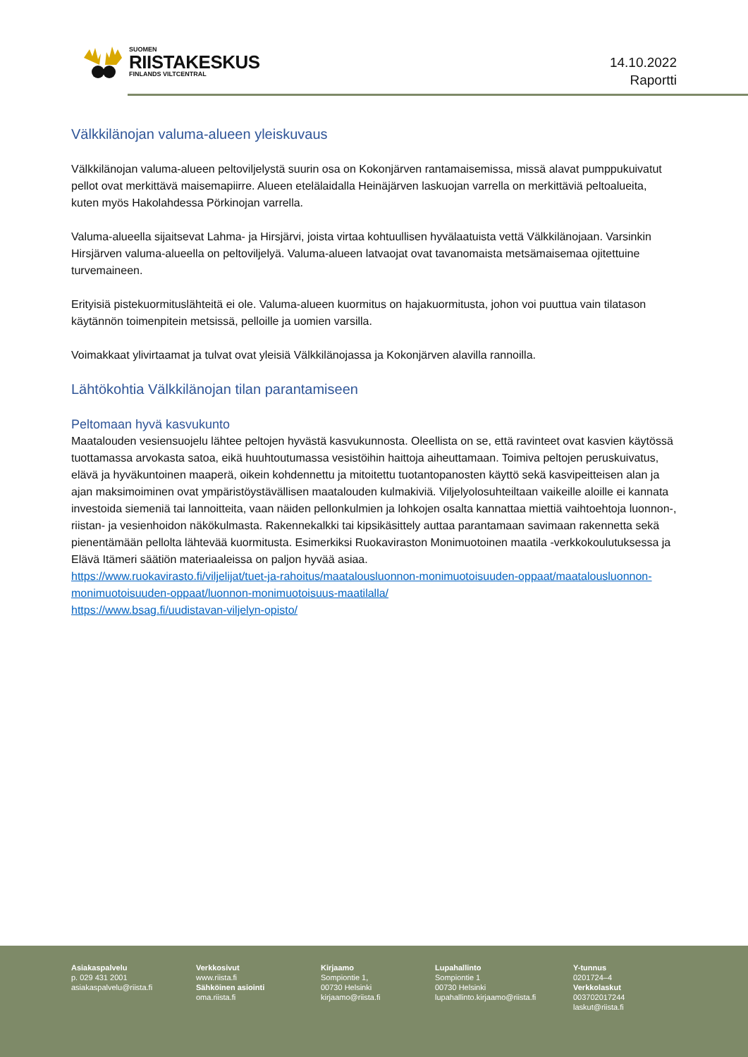SUOMEN
RIISTAKESKUS
FINLANDS VILTCENTRAL
14.10.2022
Raportti
Välkkilänojan valuma-alueen yleiskuvaus
Välkkilänojan valuma-alueen peltoviljelystä suurin osa on Kokonjärven rantamaisemissa, missä alavat pumppukuivatut pellot ovat merkittävä maisemapiirre. Alueen etelälaidalla Heinäjärven laskuojan varrella on merkittäviä peltoalueita, kuten myös Hakolahdessa Pörkinojan varrella.
Valuma-alueella sijaitsevat Lahma- ja Hirsjärvi, joista virtaa kohtuullisen hyvälaatuista vettä Välkkilänojaan. Varsinkin Hirsjärven valuma-alueella on peltoviljelyä. Valuma-alueen latvaojat ovat tavanomaista metsämaisemaa ojitettuine turvemaineen.
Erityisiä pistekuormituslähteitä ei ole. Valuma-alueen kuormitus on hajakuormitusta, johon voi puuttua vain tilatason käytännön toimenpitein metsissä, pelloille ja uomien varsilla.
Voimakkaat ylivirtaamat ja tulvat ovat yleisiä Välkkilänojassa ja Kokonjärven alavilla rannoilla.
Lähtökohtia Välkkilänojan tilan parantamiseen
Peltomaan hyvä kasvukunto
Maatalouden vesiensuojelu lähtee peltojen hyvästä kasvukunnosta. Oleellista on se, että ravinteet ovat kasvien käytössä tuottamassa arvokasta satoa, eikä huuhtoutumassa vesistöihin haittoja aiheuttamaan. Toimiva peltojen peruskuivatus, elävä ja hyväkuntoinen maaperä, oikein kohdennettu ja mitoitettu tuotantopanosten käyttö sekä kasvipeitteisen alan ja ajan maksimoiminen ovat ympäristöystävällisen maatalouden kulmakiviä. Viljelyolosuhteiltaan vaikeille aloille ei kannata investoida siemeniä tai lannoitteita, vaan näiden pellonkulmien ja lohkojen osalta kannattaa miettiä vaihtoehtoja luonnon-, riistan- ja vesienhoidon näkökulmasta. Rakennekalkki tai kipsikäsittely auttaa parantamaan savimaan rakennetta sekä pienentämään pellolta lähtevää kuormitusta. Esimerkiksi Ruokaviraston Monimuotoinen maatila -verkkokoulutuksessa ja Elävä Itämeri säätiön materiaaleissa on paljon hyvää asiaa.
https://www.ruokavirasto.fi/viljelijat/tuet-ja-rahoitus/maatalousluonnon-monimuotoisuuden-oppaat/maatalousluonnon-monimuotoisuuden-oppaat/luonnon-monimuotoisuus-maatilalla/
https://www.bsag.fi/uudistavan-viljelyn-opisto/
Asiakaspalvelu
p. 029 431 2001
asiakaspalvelu@riista.fi
Verkkosivut
www.riista.fi
Sähköinen asiointi
oma.riista.fi
Kirjaamo
Sompiontie 1,
00730 Helsinki
kirjaamo@riista.fi
Lupahallinto
Sompiontie 1
00730 Helsinki
lupahallinto.kirjaamo@riista.fi
Y-tunnus
0201724–4
Verkkolaskut
003702017244
laskut@riista.fi